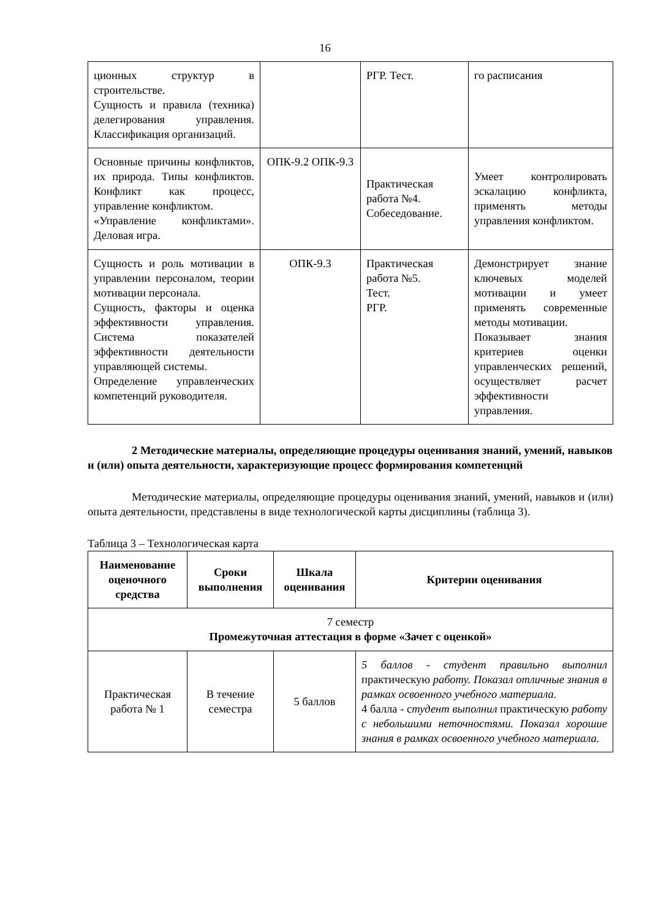16
| ционных структур в строительстве. Сущность и правила (техника) делегирования управления. Классификация организаций. | | РГР. Тест. | го расписания |
| Основные причины конфликтов, их природа. Типы конфликтов. Конфликт как процесс, управление конфликтом. «Управление конфликтами». Деловая игра. | ОПК-9.2 ОПК-9.3 | Практическая работа №4. Собеседование. | Умеет контролировать эскалацию конфликта, применять методы управления конфликтом. |
| Сущность и роль мотивации в управлении персоналом, теории мотивации персонала. Сущность, факторы и оценка эффективности управления. Система показателей эффективности деятельности управляющей системы. Определение управленческих компетенций руководителя. | ОПК-9.3 | Практическая работа №5. Тест. РГР. | Демонстрирует знание ключевых моделей мотивации и умеет применять современные методы мотивации. Показывает знания критериев оценки управленческих решений, осуществляет расчет эффективности управления. |
2 Методические материалы, определяющие процедуры оценивания знаний, умений, навыков и (или) опыта деятельности, характеризующие процесс формирования компетенций
Методические материалы, определяющие процедуры оценивания знаний, умений, навыков и (или) опыта деятельности, представлены в виде технологической карты дисциплины (таблица 3).
Таблица 3 – Технологическая карта
| Наименование оценочного средства | Сроки выполнения | Шкала оценивания | Критерии оценивания |
| --- | --- | --- | --- |
| 7 семестр Промежуточная аттестация в форме «Зачет с оценкой» | | | |
| Практическая работа № 1 | В течение семестра | 5 баллов | 5 баллов - студент правильно выполнил практическую работу. Показал отличные знания в рамках освоенного учебного материала. 4 балла - с тудент выполнил практическую работу с небольшими неточностями. Показал хорошие знания в рамках освоенного учебного материала. |